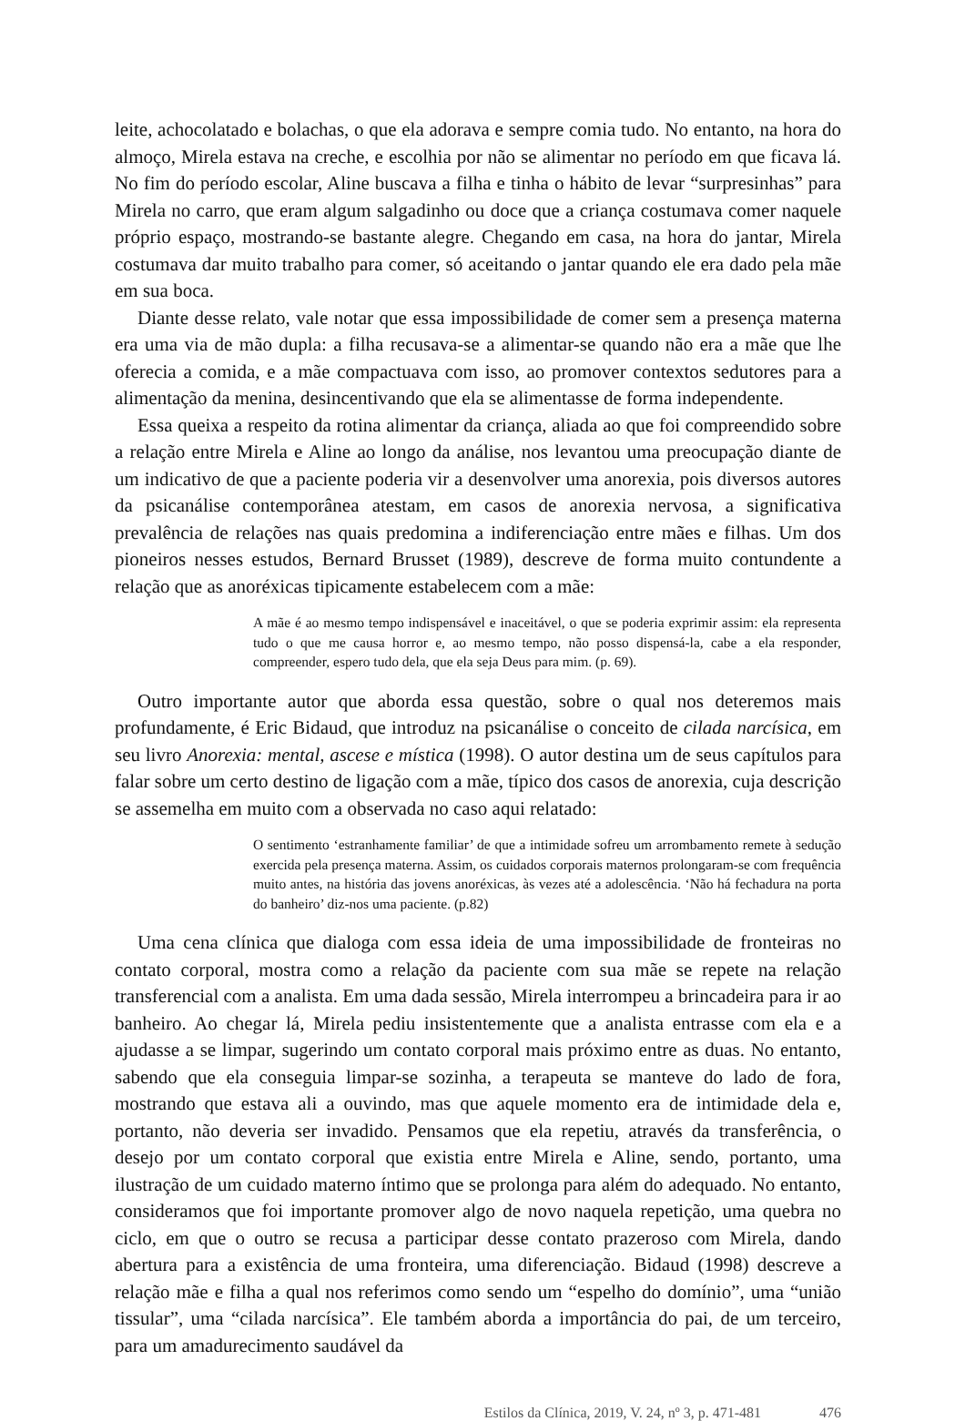leite, achocolatado e bolachas, o que ela adorava e sempre comia tudo. No entanto, na hora do almoço, Mirela estava na creche, e escolhia por não se alimentar no período em que ficava lá. No fim do período escolar, Aline buscava a filha e tinha o hábito de levar “surpresinhas” para Mirela no carro, que eram algum salgadinho ou doce que a criança costumava comer naquele próprio espaço, mostrando-se bastante alegre. Chegando em casa, na hora do jantar, Mirela costumava dar muito trabalho para comer, só aceitando o jantar quando ele era dado pela mãe em sua boca.
Diante desse relato, vale notar que essa impossibilidade de comer sem a presença materna era uma via de mão dupla: a filha recusava-se a alimentar-se quando não era a mãe que lhe oferecia a comida, e a mãe compactuava com isso, ao promover contextos sedutores para a alimentação da menina, desincentivando que ela se alimentasse de forma independente.
Essa queixa a respeito da rotina alimentar da criança, aliada ao que foi compreendido sobre a relação entre Mirela e Aline ao longo da análise, nos levantou uma preocupação diante de um indicativo de que a paciente poderia vir a desenvolver uma anorexia, pois diversos autores da psicanálise contemporânea atestam, em casos de anorexia nervosa, a significativa prevalência de relações nas quais predomina a indiferenciação entre mães e filhas. Um dos pioneiros nesses estudos, Bernard Brusset (1989), descreve de forma muito contundente a relação que as anoréxicas tipicamente estabelecem com a mãe:
A mãe é ao mesmo tempo indispensável e inaceitável, o que se poderia exprimir assim: ela representa tudo o que me causa horror e, ao mesmo tempo, não posso dispensá-la, cabe a ela responder, compreender, espero tudo dela, que ela seja Deus para mim. (p. 69).
Outro importante autor que aborda essa questão, sobre o qual nos deteremos mais profundamente, é Eric Bidaud, que introduz na psicanálise o conceito de cilada narcísica, em seu livro Anorexia: mental, ascese e mística (1998). O autor destina um de seus capítulos para falar sobre um certo destino de ligação com a mãe, típico dos casos de anorexia, cuja descrição se assemelha em muito com a observada no caso aqui relatado:
O sentimento ‘estranhamente familiar’ de que a intimidade sofreu um arrombamento remete à sedução exercida pela presença materna. Assim, os cuidados corporais maternos prolongaram-se com frequência muito antes, na história das jovens anoréxicas, às vezes até a adolescência. ‘Não há fechadura na porta do banheiro’ diz-nos uma paciente. (p.82)
Uma cena clínica que dialoga com essa ideia de uma impossibilidade de fronteiras no contato corporal, mostra como a relação da paciente com sua mãe se repete na relação transferencial com a analista. Em uma dada sessão, Mirela interrompeu a brincadeira para ir ao banheiro. Ao chegar lá, Mirela pediu insistentemente que a analista entrasse com ela e a ajudasse a se limpar, sugerindo um contato corporal mais próximo entre as duas. No entanto, sabendo que ela conseguia limpar-se sozinha, a terapeuta se manteve do lado de fora, mostrando que estava ali a ouvindo, mas que aquele momento era de intimidade dela e, portanto, não deveria ser invadido. Pensamos que ela repetiu, através da transferência, o desejo por um contato corporal que existia entre Mirela e Aline, sendo, portanto, uma ilustração de um cuidado materno íntimo que se prolonga para além do adequado. No entanto, consideramos que foi importante promover algo de novo naquela repetição, uma quebra no ciclo, em que o outro se recusa a participar desse contato prazeroso com Mirela, dando abertura para a existência de uma fronteira, uma diferenciação. Bidaud (1998) descreve a relação mãe e filha a qual nos referimos como sendo um “espelho do domínio”, uma “união tissular”, uma “cilada narcísica”. Ele também aborda a importância do pai, de um terceiro, para um amadurecimento saudável da
Estilos da Clínica, 2019, V. 24, nº 3, p. 471-481 476